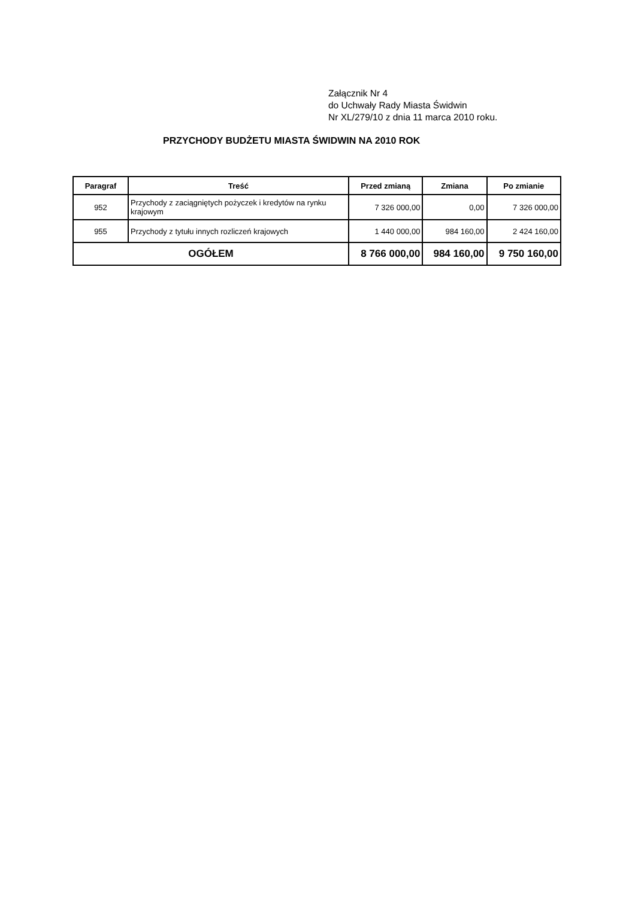Załącznik Nr 4
do Uchwały Rady Miasta Świdwin
Nr XL/279/10 z dnia 11 marca 2010 roku.
PRZYCHODY BUDŻETU MIASTA ŚWIDWIN NA 2010 ROK
| Paragraf | Treść | Przed zmianą | Zmiana | Po zmianie |
| --- | --- | --- | --- | --- |
| 952 | Przychody z zaciągniętych pożyczek i kredytów na rynku krajowym | 7 326 000,00 | 0,00 | 7 326 000,00 |
| 955 | Przychody z tytułu innych rozliczeń krajowych | 1 440 000,00 | 984 160,00 | 2 424 160,00 |
| OGÓŁEM | | 8 766 000,00 | 984 160,00 | 9 750 160,00 |